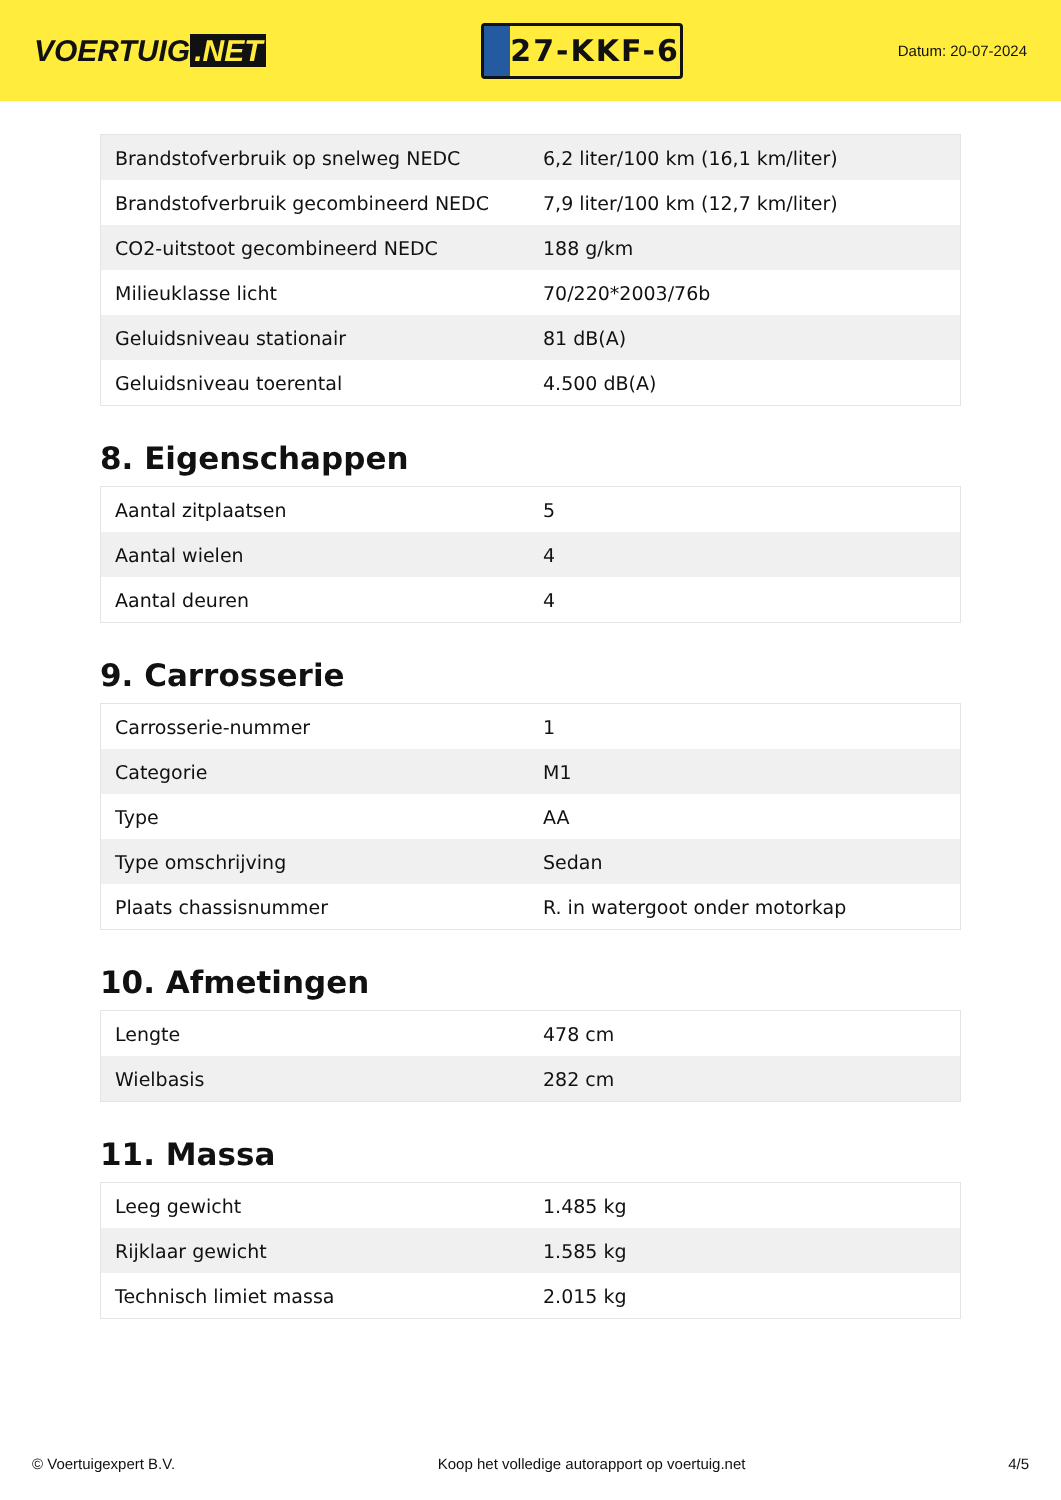VOERTUIG.NET
27-KKF-6
Datum: 20-07-2024
| Brandstofverbruik op snelweg NEDC | 6,2 liter/100 km (16,1 km/liter) |
| Brandstofverbruik gecombineerd NEDC | 7,9 liter/100 km (12,7 km/liter) |
| CO2-uitstoot gecombineerd NEDC | 188 g/km |
| Milieuklasse licht | 70/220*2003/76b |
| Geluidsniveau stationair | 81 dB(A) |
| Geluidsniveau toerental | 4.500 dB(A) |
8. Eigenschappen
| Aantal zitplaatsen | 5 |
| Aantal wielen | 4 |
| Aantal deuren | 4 |
9. Carrosserie
| Carrosserie-nummer | 1 |
| Categorie | M1 |
| Type | AA |
| Type omschrijving | Sedan |
| Plaats chassisnummer | R. in watergoot onder motorkap |
10. Afmetingen
| Lengte | 478 cm |
| Wielbasis | 282 cm |
11. Massa
| Leeg gewicht | 1.485 kg |
| Rijklaar gewicht | 1.585 kg |
| Technisch limiet massa | 2.015 kg |
© Voertuigexpert B.V. Koop het volledige autorapport op voertuig.net 4/5